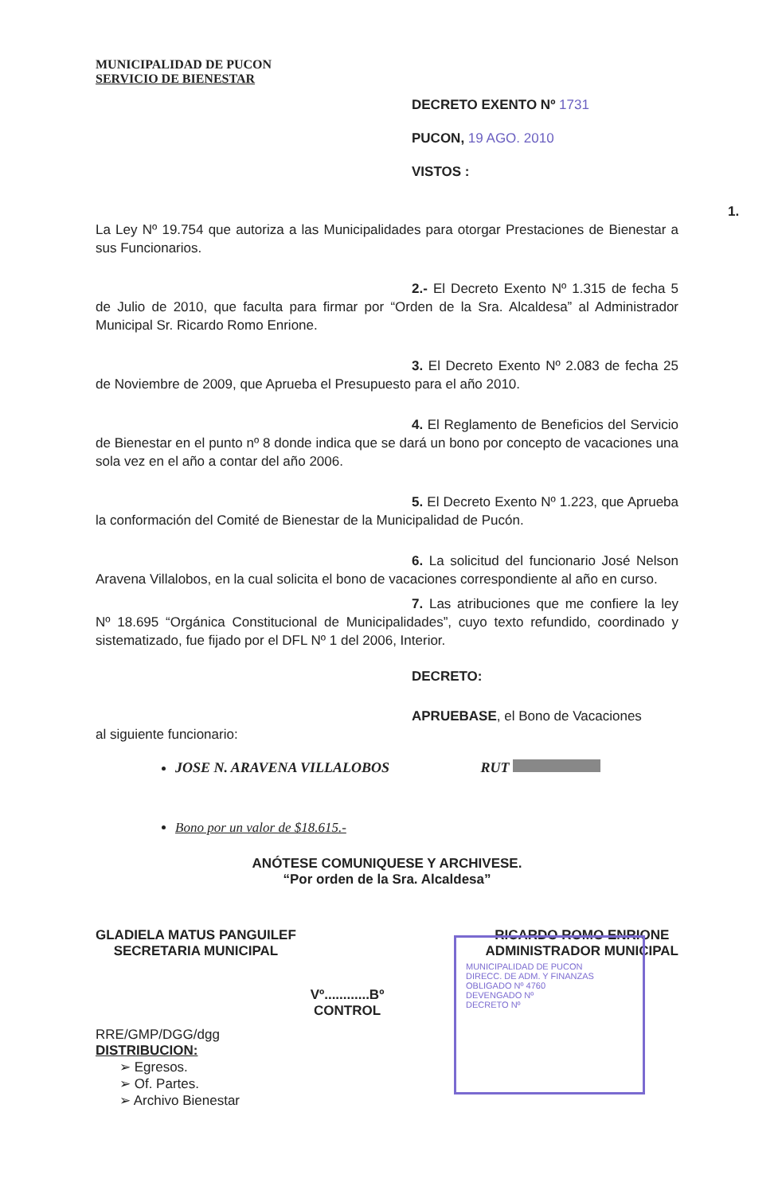MUNICIPALIDAD DE PUCON
SERVICIO DE BIENESTAR
DECRETO EXENTO Nº 1731
PUCON, 19 AGO. 2010
VISTOS :
1. La Ley Nº 19.754 que autoriza a las Municipalidades para otorgar Prestaciones de Bienestar a sus Funcionarios.
2.- El Decreto Exento Nº 1.315 de fecha 5 de Julio de 2010, que faculta para firmar por “Orden de la Sra. Alcaldesa” al Administrador Municipal Sr. Ricardo Romo Enrione.
3. El Decreto Exento Nº 2.083 de fecha 25 de Noviembre de 2009, que Aprueba el Presupuesto para el año 2010.
4. El Reglamento de Beneficios del Servicio de Bienestar en el punto nº 8 donde indica que se dará un bono por concepto de vacaciones una sola vez en el año a contar del año 2006.
5. El Decreto Exento Nº 1.223, que Aprueba la conformación del Comité de Bienestar de la Municipalidad de Pucón.
6. La solicitud del funcionario José Nelson Aravena Villalobos, en la cual solicita el bono de vacaciones correspondiente al año en curso.
7. Las atribuciones que me confiere la ley Nº 18.695 “Orgánica Constitucional de Municipalidades”, cuyo texto refundido, coordinado y sistematizado, fue fijado por el DFL Nº 1 del 2006, Interior.
DECRETO:
APRUEBASE, el Bono de Vacaciones
al siguiente funcionario:
JOSE N. ARAVENA VILLALOBOS RUT
Bono por un valor de $18.615.-
ANÓTESE COMUNIQUESE Y ARCHIVESE.
“Por orden de la Sra. Alcaldesa”
GLADIELA MATUS PANGUILEF
SECRETARIA MUNICIPAL
RICARDO ROMO ENRIONE
ADMINISTRADOR MUNICIPAL
Vº............Bº
CONTROL
RRE/GMP/DGG/dgg
DISTRIBUCION:
➢ Egresos.
➢ Of. Partes.
➢ Archivo Bienestar
MUNICIPALIDAD DE PUCON
DIRECC. DE ADM. Y FINANZAS
OBLIGADO Nº 4760
DEVENGADO Nº
DECRETO Nº